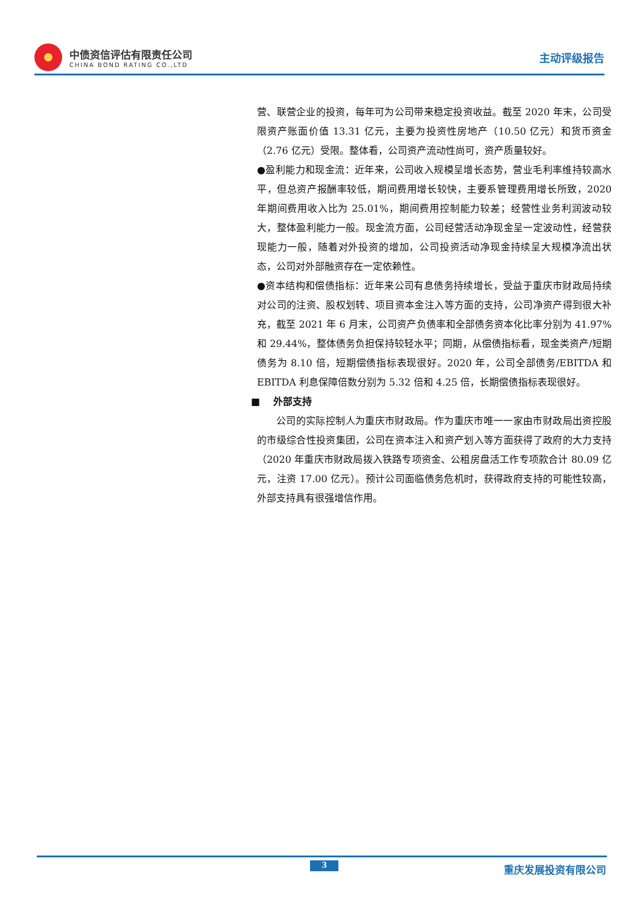中债资信评估有限责任公司
CHINA BOND RATING CO.,LTD
主动评级报告
营、联营企业的投资，每年可为公司带来稳定投资收益。截至 2020 年末，公司受限资产账面价值 13.31 亿元，主要为投资性房地产（10.50 亿元）和货币资金（2.76 亿元）受限。整体看，公司资产流动性尚可，资产质量较好。
●盈利能力和现金流：近年来，公司收入规模呈增长态势，营业毛利率维持较高水平，但总资产报酬率较低，期间费用增长较快，主要系管理费用增长所致，2020 年期间费用收入比为 25.01%，期间费用控制能力较差；经营性业务利润波动较大，整体盈利能力一般。现金流方面，公司经营活动净现金呈一定波动性，经营获现能力一般，随着对外投资的增加，公司投资活动净现金持续呈大规模净流出状态，公司对外部融资存在一定依赖性。
●资本结构和偿债指标：近年来公司有息债务持续增长，受益于重庆市财政局持续对公司的注资、股权划转、项目资本金注入等方面的支持，公司净资产得到很大补充，截至 2021 年 6 月末，公司资产负债率和全部债务资本化比率分别为 41.97%和 29.44%，整体债务负担保持较轻水平；同期，从偿债指标看，现金类资产/短期债务为 8.10 倍，短期偿债指标表现很好。2020 年，公司全部债务/EBITDA 和 EBITDA 利息保障倍数分别为 5.32 倍和 4.25 倍，长期偿债指标表现很好。
■ 外部支持
公司的实际控制人为重庆市财政局。作为重庆市唯一一家由市财政局出资控股的市级综合性投资集团，公司在资本注入和资产划入等方面获得了政府的大力支持（2020 年重庆市财政局拨入铁路专项资金、公租房盘活工作专项款合计 80.09 亿元，注资 17.00 亿元）。预计公司面临债务危机时，获得政府支持的可能性较高，外部支持具有很强增信作用。
3 重庆发展投资有限公司